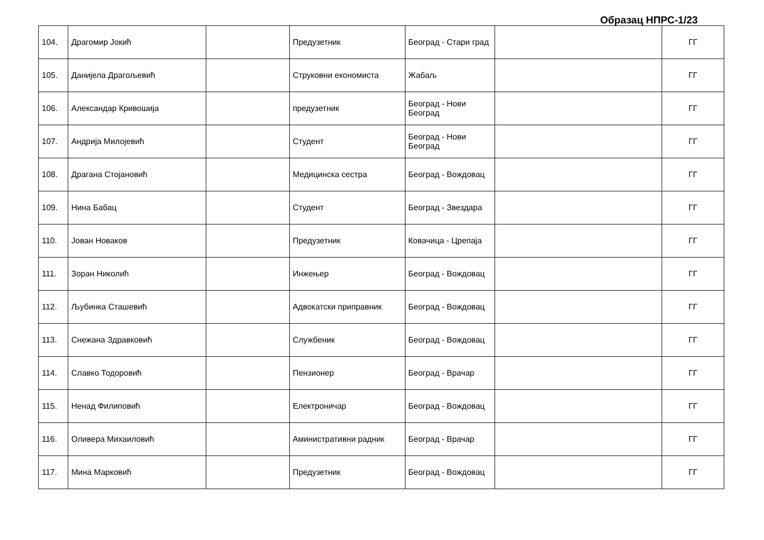Образац НПРС-1/23
| 104. | Драгомир Јокић | | Предузетник | Београд - Стари град | | ГГ |
| 105. | Данијела Драгољевић | | Струковни економиста | Жабаљ | | ГГ |
| 106. | Александар Кривошија | | предузетник | Београд - Нови Београд | | ГГ |
| 107. | Андрија Милојевић | | Студент | Београд - Нови Београд | | ГГ |
| 108. | Драгана Стојановић | | Медицинска сестра | Београд - Вождовац | | ГГ |
| 109. | Нина Бабац | | Студент | Београд - Звездара | | ГГ |
| 110. | Јован Новаков | | Предузетник | Ковачица - Црепаја | | ГГ |
| 111. | Зоран Николић | | Инжењер | Београд - Вождовац | | ГГ |
| 112. | Љубинка Сташевић | | Адвокатски приправник | Београд - Вождовац | | ГГ |
| 113. | Снежана Здравковић | | Службеник | Београд - Вождовац | | ГГ |
| 114. | Славко Тодоровић | | Пензионер | Београд - Врачар | | ГГ |
| 115. | Ненад Филиповић | | Електроничар | Београд - Вождовац | | ГГ |
| 116. | Оливера Михаиловић | | Аминистративни радник | Београд - Врачар | | ГГ |
| 117. | Мина Марковић | | Предузетник | Београд - Вождовац | | ГГ |